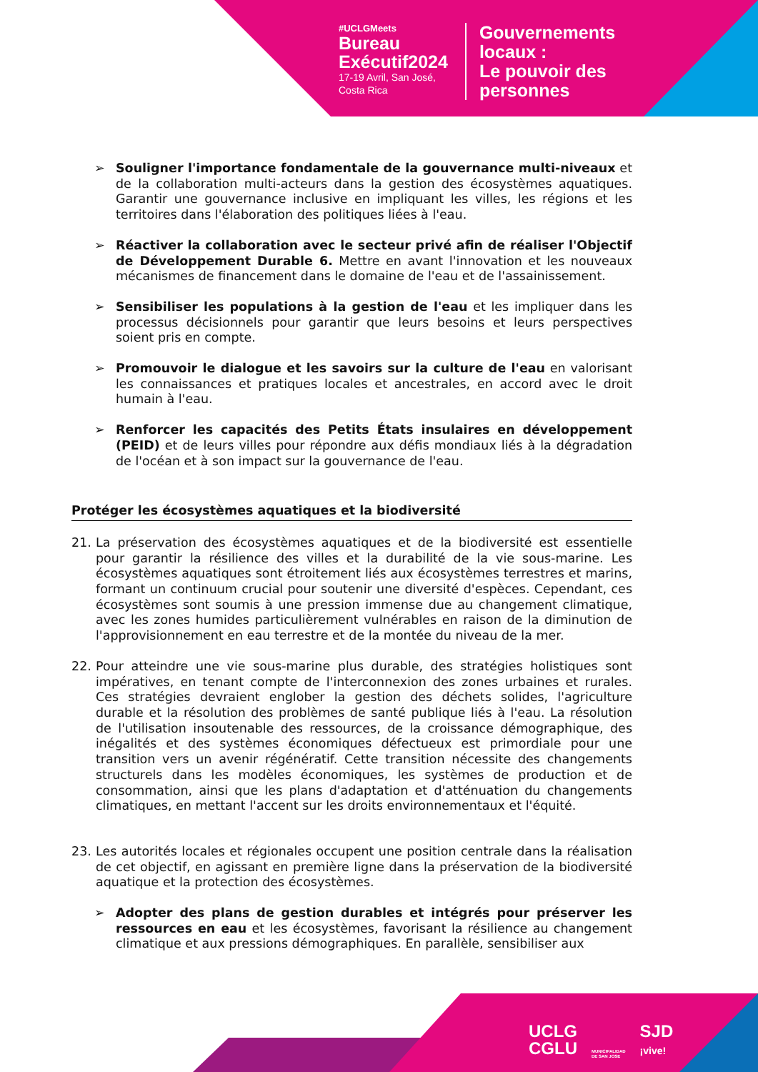#UCLGMeets
Bureau
Exécutif2024
17-19 Avril, San José,
Costa Rica
Gouvernements
locaux :
Le pouvoir des
personnes
➢ Souligner l'importance fondamentale de la gouvernance multi-niveaux et de la collaboration multi-acteurs dans la gestion des écosystèmes aquatiques. Garantir une gouvernance inclusive en impliquant les villes, les régions et les territoires dans l'élaboration des politiques liées à l'eau.
➢ Réactiver la collaboration avec le secteur privé afin de réaliser l'Objectif de Développement Durable 6. Mettre en avant l'innovation et les nouveaux mécanismes de financement dans le domaine de l'eau et de l'assainissement.
➢ Sensibiliser les populations à la gestion de l'eau et les impliquer dans les processus décisionnels pour garantir que leurs besoins et leurs perspectives soient pris en compte.
➢ Promouvoir le dialogue et les savoirs sur la culture de l'eau en valorisant les connaissances et pratiques locales et ancestrales, en accord avec le droit humain à l'eau.
➢ Renforcer les capacités des Petits États insulaires en développement (PEID) et de leurs villes pour répondre aux défis mondiaux liés à la dégradation de l'océan et à son impact sur la gouvernance de l'eau.
Protéger les écosystèmes aquatiques et la biodiversité
21. La préservation des écosystèmes aquatiques et de la biodiversité est essentielle pour garantir la résilience des villes et la durabilité de la vie sous-marine. Les écosystèmes aquatiques sont étroitement liés aux écosystèmes terrestres et marins, formant un continuum crucial pour soutenir une diversité d'espèces. Cependant, ces écosystèmes sont soumis à une pression immense due au changement climatique, avec les zones humides particulièrement vulnérables en raison de la diminution de l'approvisionnement en eau terrestre et de la montée du niveau de la mer.
22. Pour atteindre une vie sous-marine plus durable, des stratégies holistiques sont impératives, en tenant compte de l'interconnexion des zones urbaines et rurales. Ces stratégies devraient englober la gestion des déchets solides, l'agriculture durable et la résolution des problèmes de santé publique liés à l'eau. La résolution de l'utilisation insoutenable des ressources, de la croissance démographique, des inégalités et des systèmes économiques défectueux est primordiale pour une transition vers un avenir régénératif. Cette transition nécessite des changements structurels dans les modèles économiques, les systèmes de production et de consommation, ainsi que les plans d'adaptation et d'atténuation du changements climatiques, en mettant l'accent sur les droits environnementaux et l'équité.
23. Les autorités locales et régionales occupent une position centrale dans la réalisation de cet objectif, en agissant en première ligne dans la préservation de la biodiversité aquatique et la protection des écosystèmes.
➢ Adopter des plans de gestion durables et intégrés pour préserver les ressources en eau et les écosystèmes, favorisant la résilience au changement climatique et aux pressions démographiques. En parallèle, sensibiliser aux
UCLG
CGLU
MUNICIPALIDAD
DE SAN JOSE
SJD
¡vive!